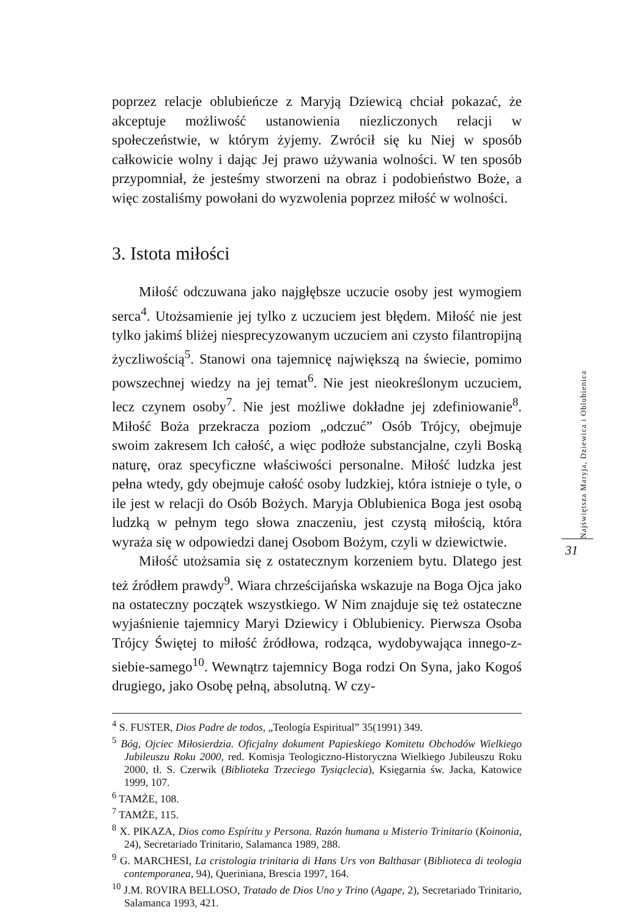poprzez relacje oblubieńcze z Maryją Dziewicą chciał pokazać, że akceptuje możliwość ustanowienia niezliczonych relacji w społeczeństwie, w którym żyjemy. Zwrócił się ku Niej w sposób całkowicie wolny i dając Jej prawo używania wolności. W ten sposób przypomniał, że jesteśmy stworzeni na obraz i podobieństwo Boże, a więc zostaliśmy powołani do wyzwolenia poprzez miłość w wolności.
3. Istota miłości
Miłość odczuwana jako najgłębsze uczucie osoby jest wymogiem serca<sup>4</sup>. Utożsamienie jej tylko z uczuciem jest błędem. Miłość nie jest tylko jakimś bliżej niesprecyzowanym uczuciem ani czysto filantropijną życzliwością<sup>5</sup>. Stanowi ona tajemnicę największą na świecie, pomimo powszechnej wiedzy na jej temat<sup>6</sup>. Nie jest nieokreślonym uczuciem, lecz czynem osoby<sup>7</sup>. Nie jest możliwe dokładne jej zdefiniowanie<sup>8</sup>. Miłość Boża przekracza poziom „odczuć” Osób Trójcy, obejmuje swoim zakresem Ich całość, a więc podłoże substancjalne, czyli Boską naturę, oraz specyficzne właściwości personalne. Miłość ludzka jest pełna wtedy, gdy obejmuje całość osoby ludzkiej, która istnieje o tyle, o ile jest w relacji do Osób Bożych. Maryja Oblubienica Boga jest osobą ludzką w pełnym tego słowa znaczeniu, jest czystą miłością, która wyraża się w odpowiedzi danej Osobom Bożym, czyli w dziewictwie.
Miłość utożsamia się z ostatecznym korzeniem bytu. Dlatego jest też źródłem prawdy<sup>9</sup>. Wiara chrześcijańska wskazuje na Boga Ojca jako na ostateczny początek wszystkiego. W Nim znajduje się też ostateczne wyjaśnienie tajemnicy Maryi Dziewicy i Oblubienicy. Pierwsza Osoba Trójcy Świętej to miłość źródłowa, rodząca, wydobywająca innego-z-siebie-samego<sup>10</sup>. Wewnątrz tajemnicy Boga rodzi On Syna, jako Kogoś drugiego, jako Osobę pełną, absolutną. W czy-
<sup>4</sup> S. FUSTER, Dios Padre de todos, „Teología Espiritual” 35(1991) 349.
<sup>5</sup> Bóg, Ojciec Miłosierdzia. Oficjalny dokument Papieskiego Komitetu Obchodów Wielkiego Jubileuszu Roku 2000, red. Komisja Teologiczno-Historyczna Wielkiego Jubileuszu Roku 2000, tł. S. Czerwik (Biblioteka Trzeciego Tysiąclecia), Księgarnia św. Jacka, Katowice 1999, 107.
<sup>6</sup> TAMŻE, 108.
<sup>7</sup> TAMŻE, 115.
<sup>8</sup> X. PIKAZA, Dios como Espíritu y Persona. Razón humana u Misterio Trinitario (Koinonia, 24), Secretariado Trinitario, Salamanca 1989, 288.
<sup>9</sup> G. MARCHESI, La cristologia trinitaria di Hans Urs von Balthasar (Biblioteca di teologia contemporanea, 94), Queriniana, Brescia 1997, 164.
<sup>10</sup> J.M. ROVIRA BELLOSO, Tratado de Dios Uno y Trino (Agape, 2), Secretariado Trinitario, Salamanca 1993, 421.
Najświętsza Maryja, Dziewica i Oblubienica
31